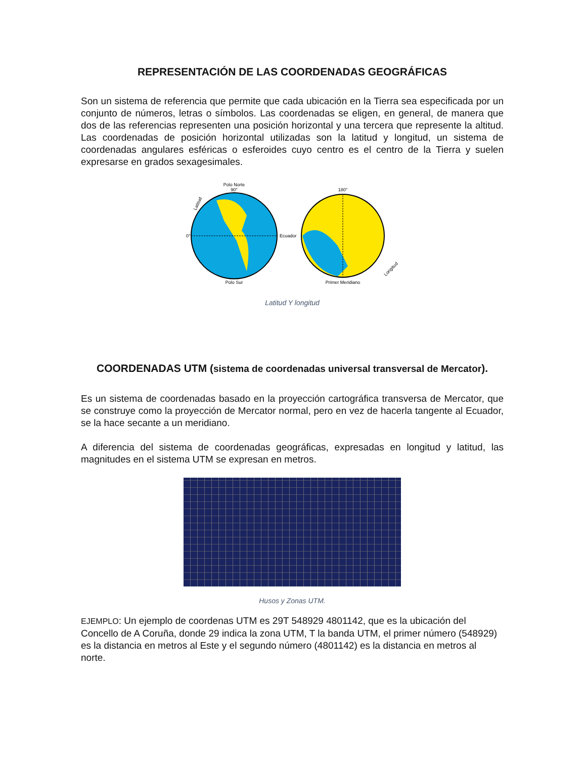REPRESENTACIÓN DE LAS COORDENADAS GEOGRÁFICAS
Son un sistema de referencia que permite que cada ubicación en la Tierra sea especificada por un conjunto de números, letras o símbolos. Las coordenadas se eligen, en general, de manera que dos de las referencias representen una posición horizontal y una tercera que represente la altitud. Las coordenadas de posición horizontal utilizadas son la latitud y longitud, un sistema de coordenadas angulares esféricas o esferoides cuyo centro es el centro de la Tierra y suelen expresarse en grados sexagesimales.
Polo Norte
90°
Ecuador
0°
Polo Sur
Latitud
Primer Meridiano
180°
Longitud
Latitud Y longitud
COORDENADAS UTM (sistema de coordenadas universal transversal de Mercator).
Es un sistema de coordenadas basado en la proyección cartográfica transversa de Mercator, que se construye como la proyección de Mercator normal, pero en vez de hacerla tangente al Ecuador, se la hace secante a un meridiano.
A diferencia del sistema de coordenadas geográficas, expresadas en longitud y latitud, las magnitudes en el sistema UTM se expresan en metros.
Husos y Zonas UTM.
EJEMPLO: Un ejemplo de coordenas UTM es 29T 548929 4801142, que es la ubicación del Concello de A Coruña, donde 29 indica la zona UTM, T la banda UTM, el primer número (548929) es la distancia en metros al Este y el segundo número (4801142) es la distancia en metros al norte.